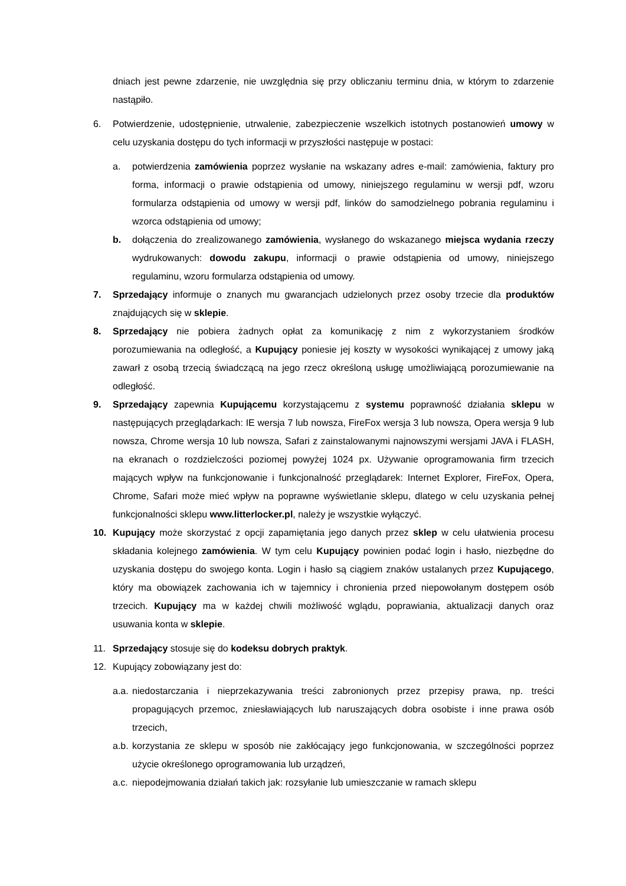dniach jest pewne zdarzenie, nie uwzględnia się przy obliczaniu terminu dnia, w którym to zdarzenie nastąpiło.
6. Potwierdzenie, udostępnienie, utrwalenie, zabezpieczenie wszelkich istotnych postanowień umowy w celu uzyskania dostępu do tych informacji w przyszłości następuje w postaci:
a. potwierdzenia zamówienia poprzez wysłanie na wskazany adres e-mail: zamówienia, faktury pro forma, informacji o prawie odstąpienia od umowy, niniejszego regulaminu w wersji pdf, wzoru formularza odstąpienia od umowy w wersji pdf, linków do samodzielnego pobrania regulaminu i wzorca odstąpienia od umowy;
b. dołączenia do zrealizowanego zamówienia, wysłanego do wskazanego miejsca wydania rzeczy wydrukowanych: dowodu zakupu, informacji o prawie odstąpienia od umowy, niniejszego regulaminu, wzoru formularza odstąpienia od umowy.
7. Sprzedający informuje o znanych mu gwarancjach udzielonych przez osoby trzecie dla produktów znajdujących się w sklepie.
8. Sprzedający nie pobiera żadnych opłat za komunikację z nim z wykorzystaniem środków porozumiewania na odległość, a Kupujący poniesie jej koszty w wysokości wynikającej z umowy jaką zawarł z osobą trzecią świadczącą na jego rzecz określoną usługę umożliwiającą porozumiewanie na odległość.
9. Sprzedający zapewnia Kupującemu korzystającemu z systemu poprawność działania sklepu w następujących przeglądarkach: IE wersja 7 lub nowsza, FireFox wersja 3 lub nowsza, Opera wersja 9 lub nowsza, Chrome wersja 10 lub nowsza, Safari z zainstalowanymi najnowszymi wersjami JAVA i FLASH, na ekranach o rozdzielczości poziomej powyżej 1024 px. Używanie oprogramowania firm trzecich mających wpływ na funkcjonowanie i funkcjonalność przeglądarek: Internet Explorer, FireFox, Opera, Chrome, Safari może mieć wpływ na poprawne wyświetlanie sklepu, dlatego w celu uzyskania pełnej funkcjonalności sklepu www.litterlocker.pl, należy je wszystkie wyłączyć.
10. Kupujący może skorzystać z opcji zapamiętania jego danych przez sklep w celu ułatwienia procesu składania kolejnego zamówienia. W tym celu Kupujący powinien podać login i hasło, niezbędne do uzyskania dostępu do swojego konta. Login i hasło są ciągiem znaków ustalanych przez Kupującego, który ma obowiązek zachowania ich w tajemnicy i chronienia przed niepowołanym dostępem osób trzecich. Kupujący ma w każdej chwili możliwość wglądu, poprawiania, aktualizacji danych oraz usuwania konta w sklepie.
11. Sprzedający stosuje się do kodeksu dobrych praktyk.
12. Kupujący zobowiązany jest do:
a.a.
niedostarczania i nieprzekazywania treści zabronionych przez przepisy prawa, np. treści propagujących przemoc, zniesławiających lub naruszających dobra osobiste i inne prawa osób trzecich,
a.b.
korzystania ze sklepu w sposób nie zakłócający jego funkcjonowania, w szczególności poprzez użycie określonego oprogramowania lub urządzeń,
a.c.
niepodejmowania działań takich jak: rozsyłanie lub umieszczanie w ramach sklepu